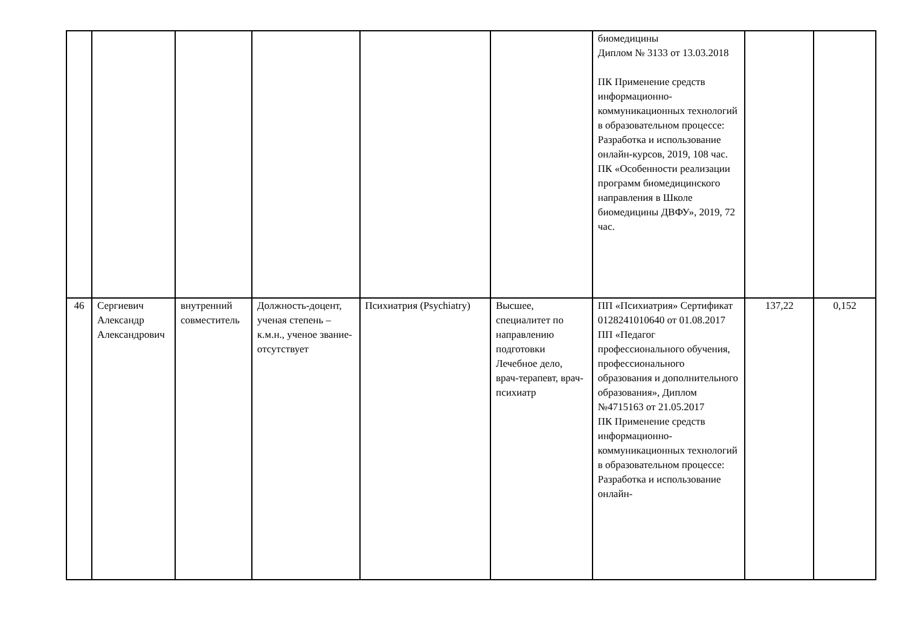| | | | | | | биомедицины Диплом № 3133 от 13.03.2018 ПК Применение средств информационно-коммуникационных технологий в образовательном процессе: Разработка и использование онлайн-курсов, 2019, 108 час. ПК «Особенности реализации программ биомедицинского направления в Школе биомедицины ДВФУ», 2019, 72 час. | | |
| 46 | Сергиевич Александр Александрович | внутренний совместитель | Должность-доцент, ученая степень – к.м.н., ученое звание-отсутствует | Психиатрия (Psychiatry) | Высшее, специалитет по направлению подготовки Лечебное дело, врач-терапевт, врач-психиатр | ПП «Психиатрия» Сертификат 0128241010640 от 01.08.2017 ПП «Педагог профессионального обучения, профессионального образования и дополнительного образования», Диплом №4715163 от 21.05.2017 ПК Применение средств информационно-коммуникационных технологий в образовательном процессе: Разработка и использование онлайн- | 137,22 | 0,152 |